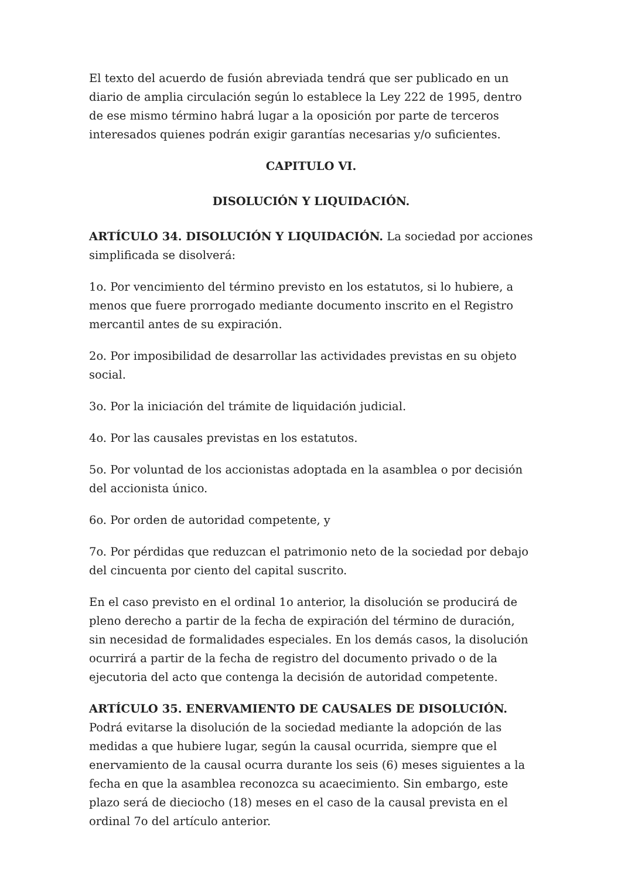El texto del acuerdo de fusión abreviada tendrá que ser publicado en un diario de amplia circulación según lo establece la Ley 222 de 1995, dentro de ese mismo término habrá lugar a la oposición por parte de terceros interesados quienes podrán exigir garantías necesarias y/o suficientes.
CAPITULO VI.
DISOLUCIÓN Y LIQUIDACIÓN.
ARTÍCULO 34. DISOLUCIÓN Y LIQUIDACIÓN. La sociedad por acciones simplificada se disolverá:
1o. Por vencimiento del término previsto en los estatutos, si lo hubiere, a menos que fuere prorrogado mediante documento inscrito en el Registro mercantil antes de su expiración.
2o. Por imposibilidad de desarrollar las actividades previstas en su objeto social.
3o. Por la iniciación del trámite de liquidación judicial.
4o. Por las causales previstas en los estatutos.
5o. Por voluntad de los accionistas adoptada en la asamblea o por decisión del accionista único.
6o. Por orden de autoridad competente, y
7o. Por pérdidas que reduzcan el patrimonio neto de la sociedad por debajo del cincuenta por ciento del capital suscrito.
En el caso previsto en el ordinal 1o anterior, la disolución se producirá de pleno derecho a partir de la fecha de expiración del término de duración, sin necesidad de formalidades especiales. En los demás casos, la disolución ocurrirá a partir de la fecha de registro del documento privado o de la ejecutoria del acto que contenga la decisión de autoridad competente.
ARTÍCULO 35. ENERVAMIENTO DE CAUSALES DE DISOLUCIÓN.
Podrá evitarse la disolución de la sociedad mediante la adopción de las medidas a que hubiere lugar, según la causal ocurrida, siempre que el enervamiento de la causal ocurra durante los seis (6) meses siguientes a la fecha en que la asamblea reconozca su acaecimiento. Sin embargo, este plazo será de dieciocho (18) meses en el caso de la causal prevista en el ordinal 7o del artículo anterior.